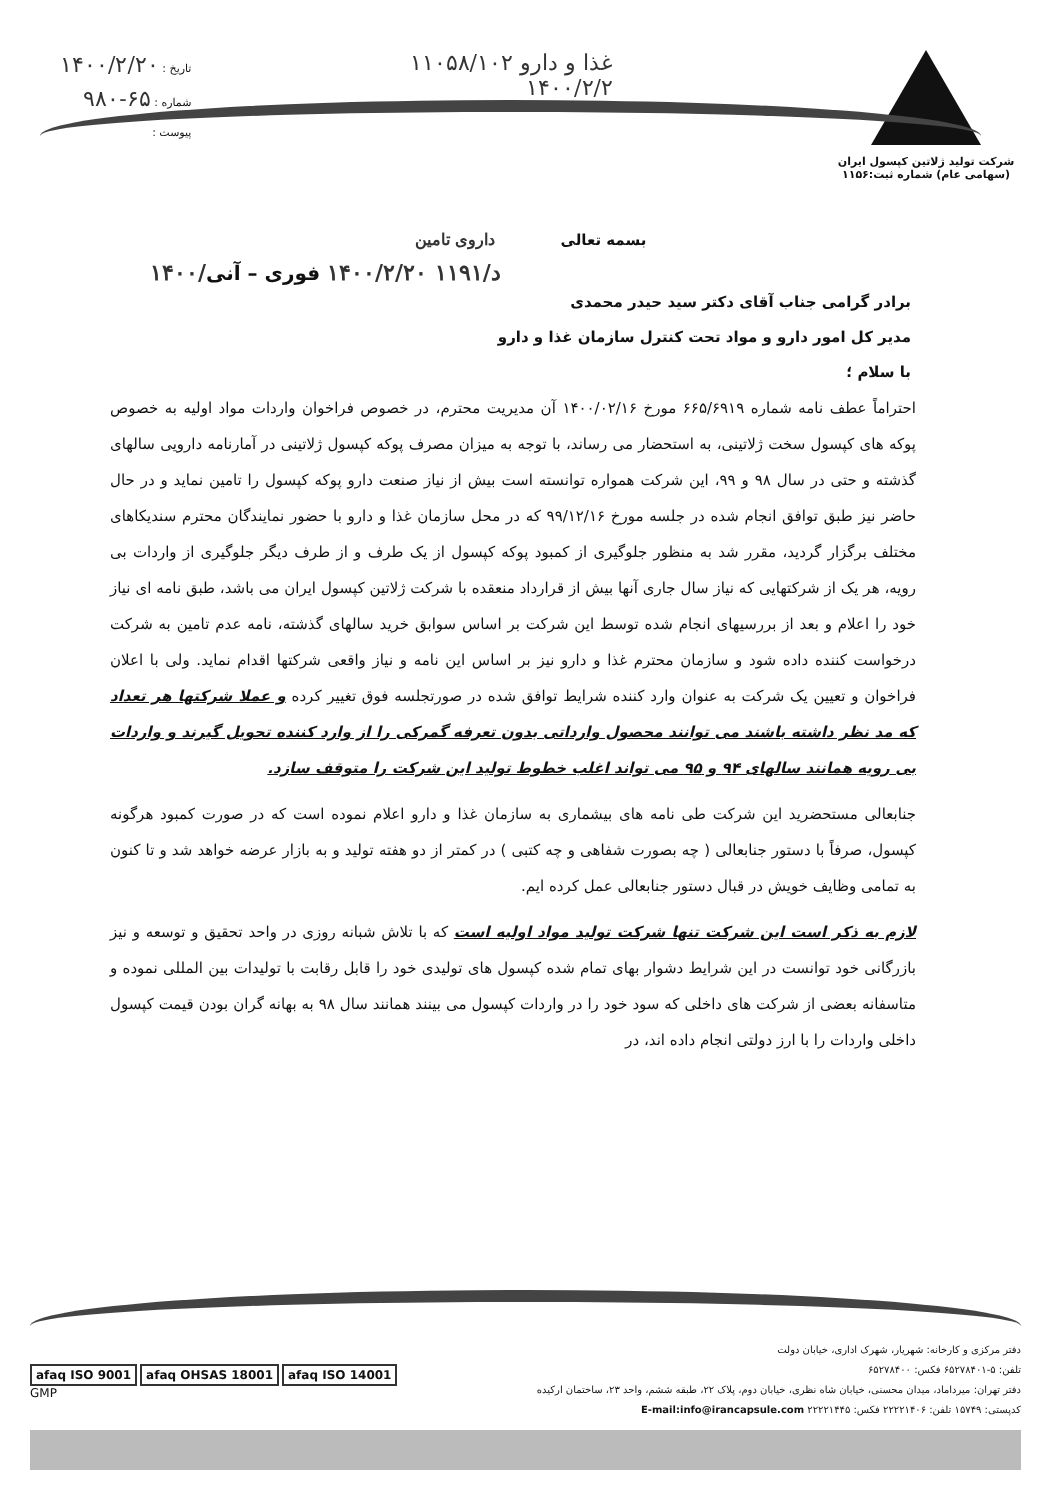شرکت تولید ژلاتین کپسول ایران
(سهامی عام) شماره ثبت:۱۱۵۶
غذا و دارو ۱۱۰۵۸/۱۰۲
۱۴۰۰/۲/۲
تاریخ : ۱۴۰۰/۲/۲۰
شماره : ۶۵-۹۸۰
پیوست :
بسمه تعالی داروی تامین
۱۴۰۰/د/۱۱۹۱ ۱۴۰۰/۲/۲۰ فوری – آنی
برادر گرامی جناب آقای دکتر سید حیدر محمدی
مدیر کل امور دارو و مواد تحت کنترل سازمان غذا و دارو
با سلام ؛
احتراماً عطف نامه شماره ۶۶۵/۶۹۱۹ مورخ ۱۴۰۰/۰۲/۱۶ آن مدیریت محترم، در خصوص فراخوان واردات مواد اولیه به خصوص پوکه های کپسول سخت ژلاتینی، به استحضار می رساند، با توجه به میزان مصرف پوکه کپسول ژلاتینی در آمارنامه دارویی سالهای گذشته و حتی در سال ۹۸ و ۹۹، این شرکت همواره توانسته است بیش از نیاز صنعت دارو پوکه کپسول را تامین نماید و در حال حاضر نیز طبق توافق انجام شده در جلسه مورخ ۹۹/۱۲/۱۶ که در محل سازمان غذا و دارو با حضور نمایندگان محترم سندیکاهای مختلف برگزار گردید، مقرر شد به منظور جلوگیری از کمبود پوکه کپسول از یک طرف و از طرف دیگر جلوگیری از واردات بی رویه، هر یک از شرکتهایی که نیاز سال جاری آنها بیش از قرارداد منعقده با شرکت ژلاتین کپسول ایران می باشد، طبق نامه ای نیاز خود را اعلام و بعد از بررسیهای انجام شده توسط این شرکت بر اساس سوابق خرید سالهای گذشته، نامه عدم تامین به شرکت درخواست کننده داده شود و سازمان محترم غذا و دارو نیز بر اساس این نامه و نیاز واقعی شرکتها اقدام نماید. ولی با اعلان فراخوان و تعیین یک شرکت به عنوان وارد کننده شرایط توافق شده در صورتجلسه فوق تغییر کرده و عملا شرکتها هر تعداد که مد نظر داشته باشند می توانند محصول وارداتی بدون تعرفه گمرکی را از وارد کننده تحویل گیرند و واردات بی رویه همانند سالهای ۹۴ و ۹۵ می تواند اغلب خطوط تولید این شرکت را متوقف سازد.
جنابعالی مستحضرید این شرکت طی نامه های بیشماری به سازمان غذا و دارو اعلام نموده است که در صورت کمبود هرگونه کپسول، صرفاً با دستور جنابعالی ( چه بصورت شفاهی و چه کتبی ) در کمتر از دو هفته تولید و به بازار عرضه خواهد شد و تا کنون به تمامی وظایف خویش در قبال دستور جنابعالی عمل کرده ایم.
لازم به ذکر است این شرکت تنها شرکت تولید مواد اولیه است که با تلاش شبانه روزی در واحد تحقیق و توسعه و نیز بازرگانی خود توانست در این شرایط دشوار بهای تمام شده کپسول های تولیدی خود را قابل رقابت با تولیدات بین المللی نموده و متاسفانه بعضی از شرکت های داخلی که سود خود را در واردات کپسول می بینند همانند سال ۹۸ به بهانه گران بودن قیمت کپسول داخلی واردات را با ارز دولتی انجام داده اند، در
afaq ISO 9001 afaq OHSAS 18001 afaq ISO 14001
GMP
دفتر مرکزی و کارخانه: شهریار، شهرک اداری، خیابان دولت
تلفن: ۵-۶۵۲۷۸۴۰۱ فکس: ۶۵۲۷۸۴۰۰
دفتر تهران: میرداماد، میدان محسنی، خیابان شاه نظری، خیابان دوم، پلاک ۲۲، طبقه ششم، واحد ۲۳، ساختمان ارکیده
کدپستی: ۱۵۷۴۹ تلفن: ۲۲۲۲۱۴۰۶ فکس: ۲۲۲۲۱۴۴۵ E-mail:info@irancapsule.com